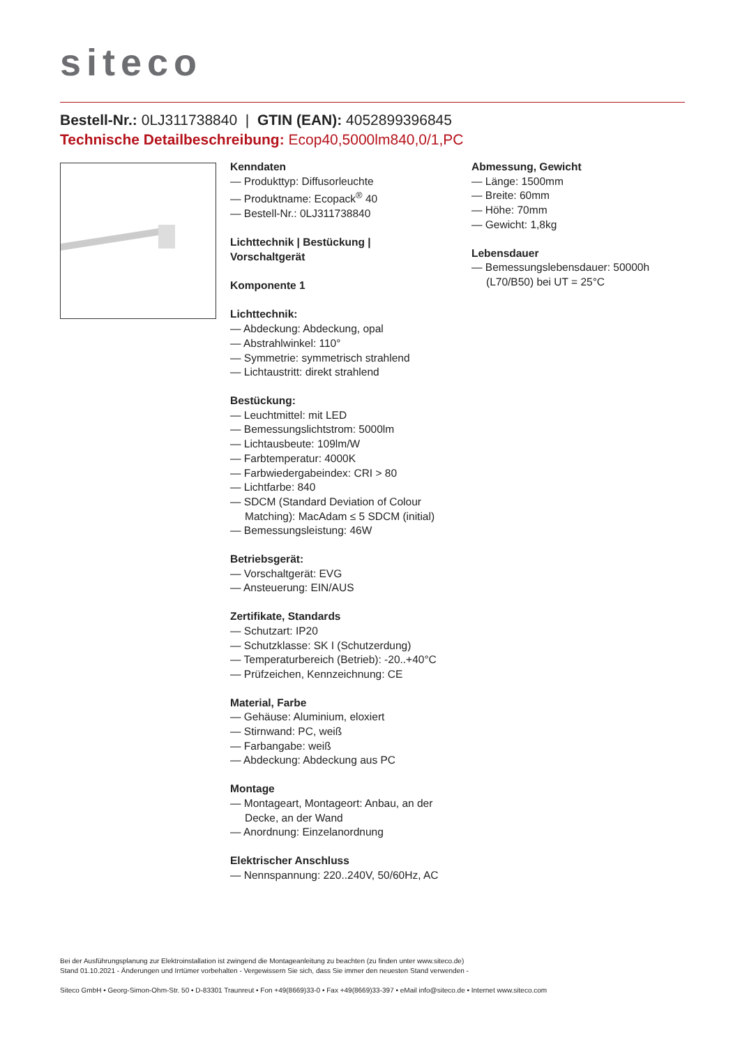siteco
Bestell-Nr.: 0LJ311738840 | GTIN (EAN): 4052899396845
Technische Detailbeschreibung: Ecop40,5000lm840,0/1,PC
Kenndaten
— Produkttyp: Diffusorleuchte
— Produktname: Ecopack<sup>®</sup> 40
— Bestell-Nr.: 0LJ311738840
Lichttechnik | Bestückung |
Vorschaltgerät
Komponente 1
Lichttechnik:
— Abdeckung: Abdeckung, opal
— Abstrahlwinkel: 110°
— Symmetrie: symmetrisch strahlend
— Lichtaustritt: direkt strahlend
Bestückung:
— Leuchtmittel: mit LED
— Bemessungslichtstrom: 5000lm
— Lichtausbeute: 109lm/W
— Farbtemperatur: 4000K
— Farbwiedergabeindex: CRI > 80
— Lichtfarbe: 840
— SDCM (Standard Deviation of Colour Matching): MacAdam ≤ 5 SDCM (initial)
— Bemessungsleistung: 46W
Betriebsgerät:
— Vorschaltgerät: EVG
— Ansteuerung: EIN/AUS
Zertifikate, Standards
— Schutzart: IP20
— Schutzklasse: SK I (Schutzerdung)
— Temperaturbereich (Betrieb): -20..+40°C
— Prüfzeichen, Kennzeichnung: CE
Material, Farbe
— Gehäuse: Aluminium, eloxiert
— Stirnwand: PC, weiß
— Farbangabe: weiß
— Abdeckung: Abdeckung aus PC
Montage
— Montageart, Montageort: Anbau, an der Decke, an der Wand
— Anordnung: Einzelanordnung
Elektrischer Anschluss
— Nennspannung: 220..240V, 50/60Hz, AC
Abmessung, Gewicht
— Länge: 1500mm
— Breite: 60mm
— Höhe: 70mm
— Gewicht: 1,8kg
Lebensdauer
— Bemessungslebensdauer: 50000h (L70/B50) bei UT = 25°C
Bei der Ausführungsplanung zur Elektroinstallation ist zwingend die Montageanleitung zu beachten (zu finden unter www.siteco.de)
Stand 01.10.2021 - Änderungen und Irrtümer vorbehalten - Vergewissern Sie sich, dass Sie immer den neuesten Stand verwenden -
Siteco GmbH • Georg-Simon-Ohm-Str. 50 • D-83301 Traunreut • Fon +49(8669)33-0 • Fax +49(8669)33-397 • eMail info@siteco.de • Internet www.siteco.com